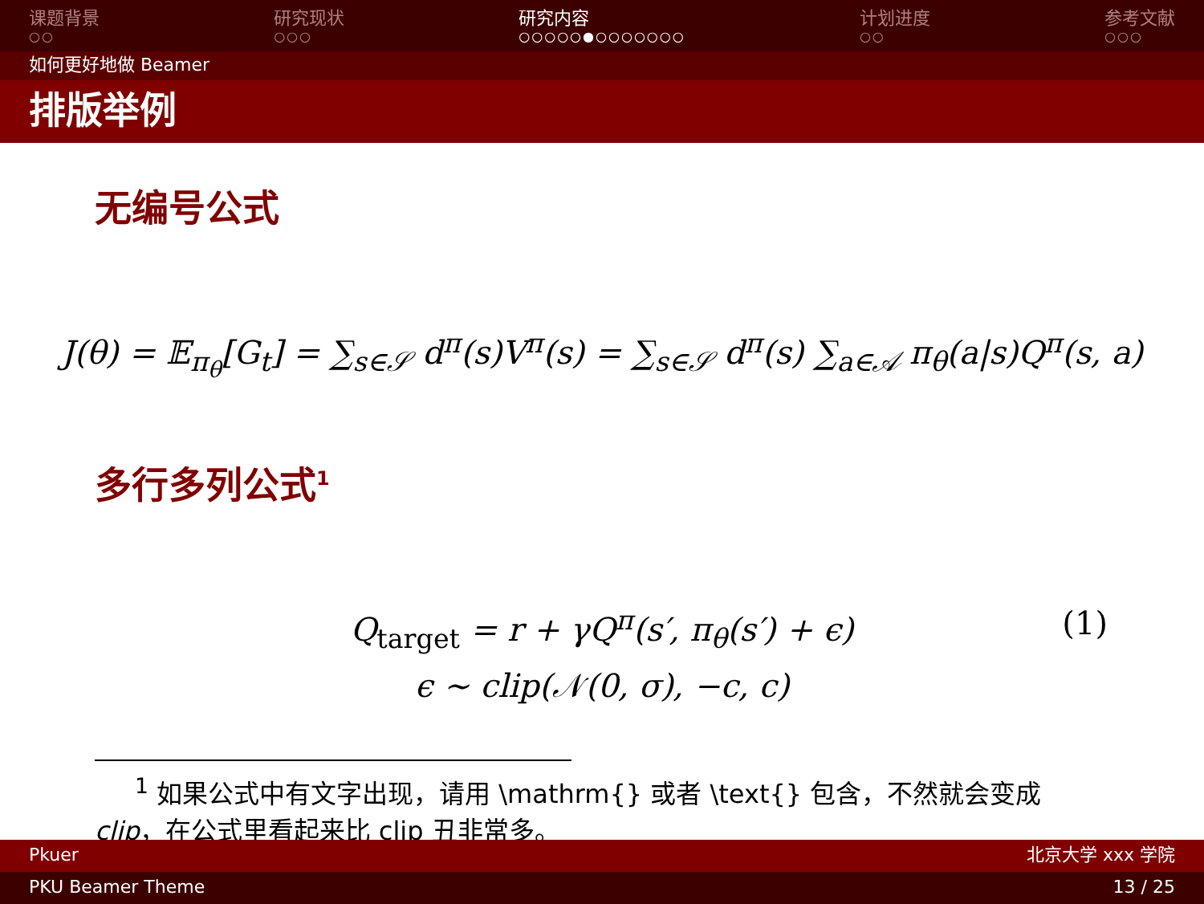课题背景
○○
研究现状
○○○
研究内容
○○○○○●○○○○○○○
计划进度
○○
参考文献
○○○
如何更好地做 Beamer
排版举例
无编号公式
J(θ) = 𝔼<sub>π<sub>θ</sub></sub>[G<sub>t</sub>] = ∑<sub>s∈𝒮</sub> d<sup>π</sup>(s)V<sup>π</sup>(s) = ∑<sub>s∈𝒮</sub> d<sup>π</sup>(s) ∑<sub>a∈𝒜</sub> π<sub>θ</sub>(a|s)Q<sup>π</sup>(s, a)
多行多列公式<sup>1</sup>
Q<sub>target</sub> = r + γQ<sup>π</sup>(s′, π<sub>θ</sub>(s′) + ϵ) (1)
ϵ ∼ clip(𝒩(0, σ), −c, c)
<sup>1</sup> 如果公式中有文字出现，请用 \mathrm{} 或者 \text{} 包含，不然就会变成 clip，在公式里看起来比 clip 丑非常多。
Pkuer 北京大学 xxx 学院
PKU Beamer Theme 13 / 25